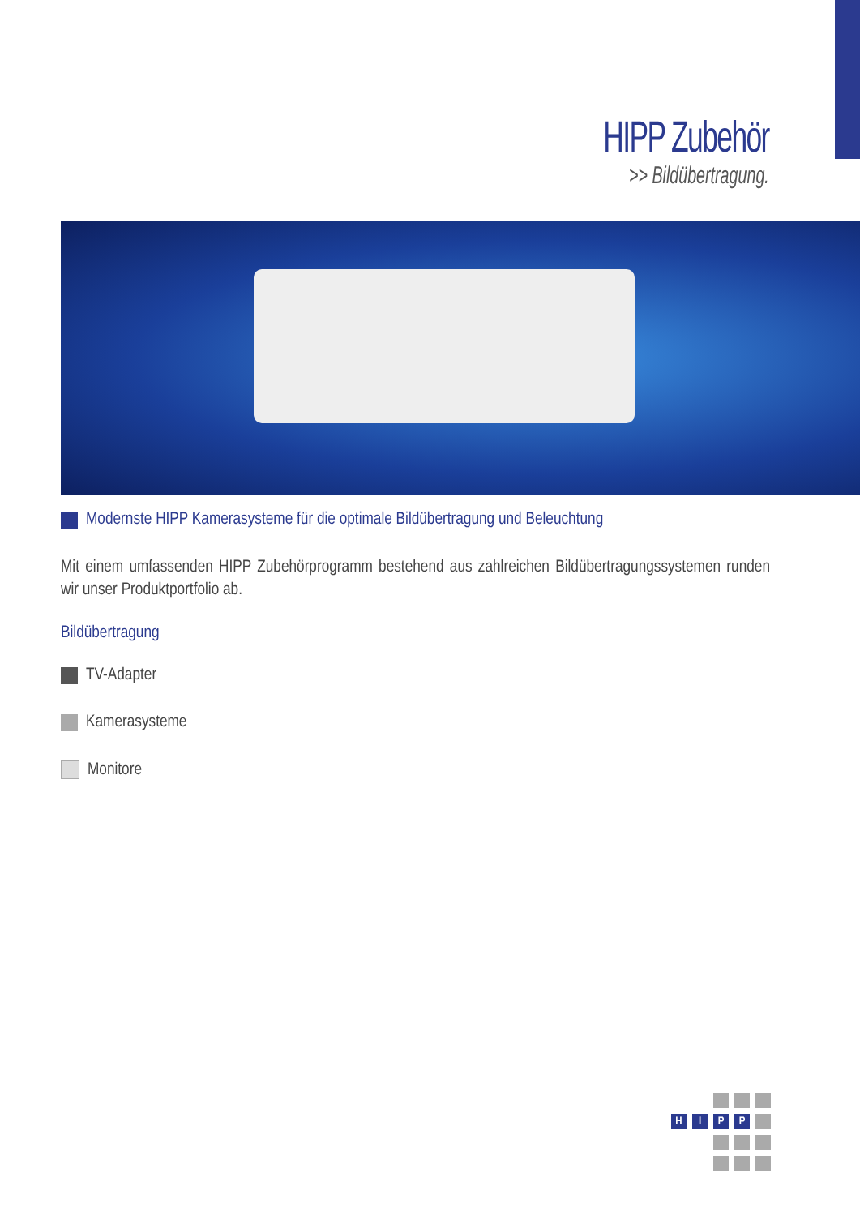HIPP Zubehör
>> Bildübertragung.
Modernste HIPP Kamerasysteme für die optimale Bildübertragung und Beleuchtung
Mit einem umfassenden HIPP Zubehörprogramm bestehend aus zahlreichen Bildübertragungssystemen runden wir unser Produktportfolio ab.
Bildübertragung
TV-Adapter
Kamerasysteme
Monitore
HIPP